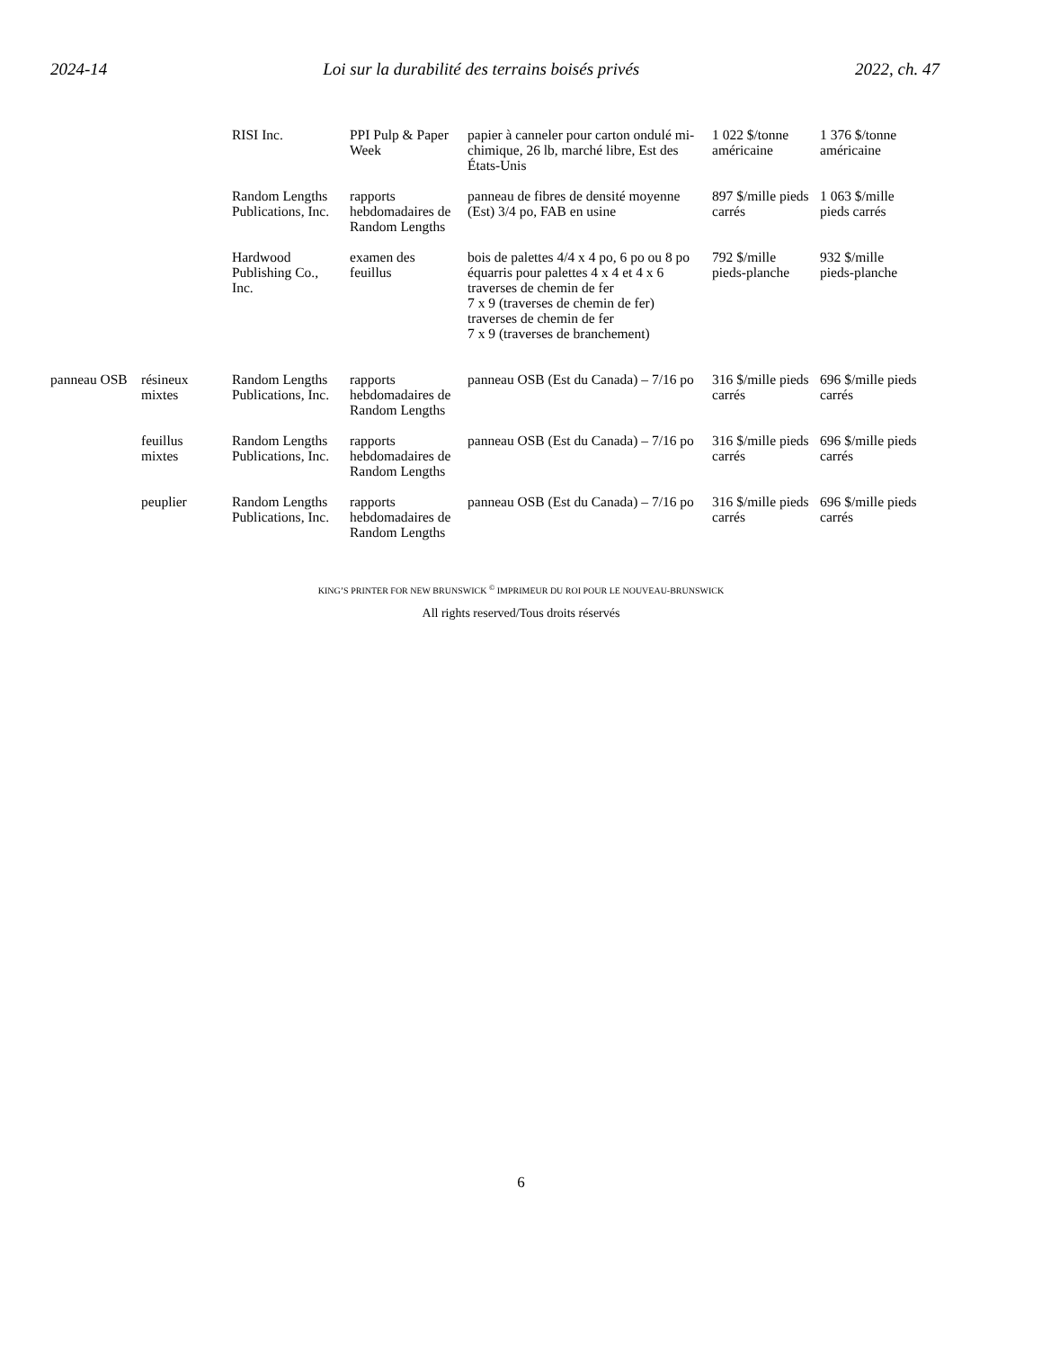2024-14 Loi sur la durabilité des terrains boisés privés 2022, ch. 47
| | | RISI Inc. | PPI Pulp & Paper Week | papier à canneler pour carton ondulé mi-chimique, 26 lb, marché libre, Est des États-Unis | 1 022 $/tonne américaine | 1 376 $/tonne américaine |
| | | Random Lengths Publications, Inc. | rapports hebdomadaires de Random Lengths | panneau de fibres de densité moyenne (Est) 3/4 po, FAB en usine | 897 $/mille pieds carrés | 1 063 $/mille pieds carrés |
| | | Hardwood Publishing Co., Inc. | examen des feuillus | bois de palettes 4/4 x 4 po, 6 po ou 8 po équarris pour palettes 4 x 4 et 4 x 6 traverses de chemin de fer 7 x 9 (traverses de chemin de fer) traverses de chemin de fer 7 x 9 (traverses de branchement) | 792 $/mille pieds-planche | 932 $/mille pieds-planche |
| panneau OSB | résineux mixtes | Random Lengths Publications, Inc. | rapports hebdomadaires de Random Lengths | panneau OSB (Est du Canada) – 7/16 po | 316 $/mille pieds carrés | 696 $/mille pieds carrés |
| | feuillus mixtes | Random Lengths Publications, Inc. | rapports hebdomadaires de Random Lengths | panneau OSB (Est du Canada) – 7/16 po | 316 $/mille pieds carrés | 696 $/mille pieds carrés |
| | peuplier | Random Lengths Publications, Inc. | rapports hebdomadaires de Random Lengths | panneau OSB (Est du Canada) – 7/16 po | 316 $/mille pieds carrés | 696 $/mille pieds carrés |
KING’S PRINTER FOR NEW BRUNSWICK <sup>©</sup> IMPRIMEUR DU ROI POUR LE NOUVEAU-BRUNSWICK
All rights reserved/Tous droits réservés
6